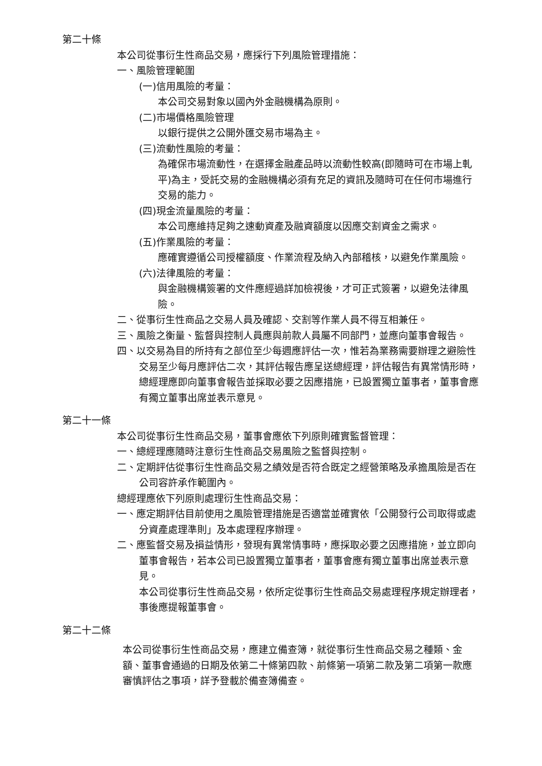第二十條
本公司從事衍生性商品交易，應採行下列風險管理措施：
一、風險管理範圍
(一)信用風險的考量：
本公司交易對象以國內外金融機構為原則。
(二)市場價格風險管理
以銀行提供之公開外匯交易市場為主。
(三)流動性風險的考量：
為確保市場流動性，在選擇金融產品時以流動性較高(即隨時可在市場上軋平)為主，受託交易的金融機構必須有充足的資訊及隨時可在任何市場進行交易的能力。
(四)現金流量風險的考量：
本公司應維持足夠之速動資產及融資額度以因應交割資金之需求。
(五)作業風險的考量：
應確實遵循公司授權額度、作業流程及納入內部稽核，以避免作業風險。
(六)法律風險的考量：
與金融機構簽署的文件應經過詳加檢視後，才可正式簽署，以避免法律風險。
二、從事衍生性商品之交易人員及確認、交割等作業人員不得互相兼任。
三、風險之衡量、監督與控制人員應與前款人員屬不同部門，並應向董事會報告。
四、以交易為目的所持有之部位至少每週應評估一次，惟若為業務需要辦理之避險性交易至少每月應評估二次，其評估報告應呈送總經理，評估報告有異常情形時，總經理應即向董事會報告並採取必要之因應措施，已設置獨立董事者，董事會應有獨立董事出席並表示意見。
第二十一條
本公司從事衍生性商品交易，董事會應依下列原則確實監督管理：
一、總經理應隨時注意衍生性商品交易風險之監督與控制。
二、定期評估從事衍生性商品交易之績效是否符合既定之經營策略及承擔風險是否在公司容許承作範圍內。
總經理應依下列原則處理衍生性商品交易：
一、應定期評估目前使用之風險管理措施是否適當並確實依「公開發行公司取得或處分資產處理準則」及本處理程序辦理。
二、應監督交易及損益情形，發現有異常情事時，應採取必要之因應措施，並立即向董事會報告，若本公司已設置獨立董事者，董事會應有獨立董事出席並表示意見。
本公司從事衍生性商品交易，依所定從事衍生性商品交易處理程序規定辦理者，事後應提報董事會。
第二十二條
本公司從事衍生性商品交易，應建立備查簿，就從事衍生性商品交易之種類、金額、董事會通過的日期及依第二十條第四款、前條第一項第二款及第二項第一款應審慎評估之事項，詳予登載於備查簿備查。